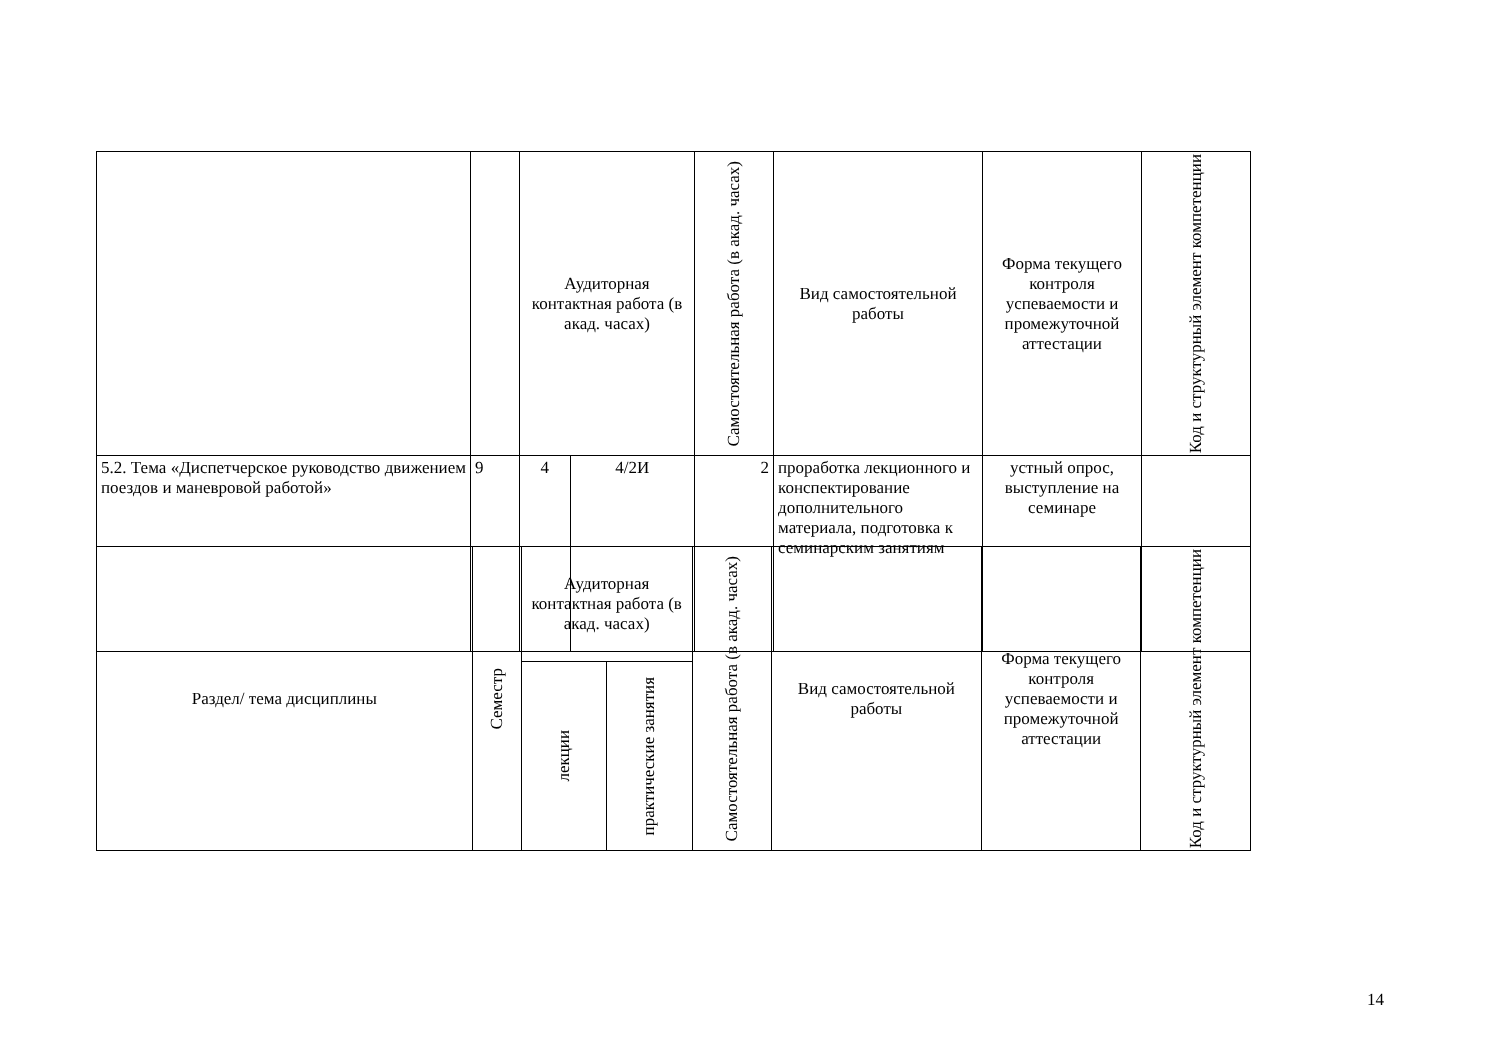| | | Аудиторная контактная работа (в акад. часах) | | Самостоятельная работа (в акад. часах) | Вид самостоятельной работы | Форма текущего контроля успеваемости и промежуточной аттестации | Код и структурный элемент компетенции |
| --- | --- | --- | --- | --- | --- | --- | --- |
| 5.2. Тема «Диспетчерское руководство движением поездов и маневровой работой» | 9 | 4 | 4/2И | 2 | проработка лекционного и конспектирование дополнительного материала, подготовка к семинарским занятиям | устный опрос, выступление на семинаре | |
| Раздел/ тема дисциплины | Семестр | Аудиторная контактная работа (в акад. часах) | | Самостоятельная работа (в акад. часах) | Вид самостоятельной работы | Форма текущего контроля успеваемости и промежуточной аттестации | Код и структурный элемент компетенции |
| --- | --- | --- | --- | --- | --- | --- | --- |
| | | лекции | практические занятия | | | | |
14